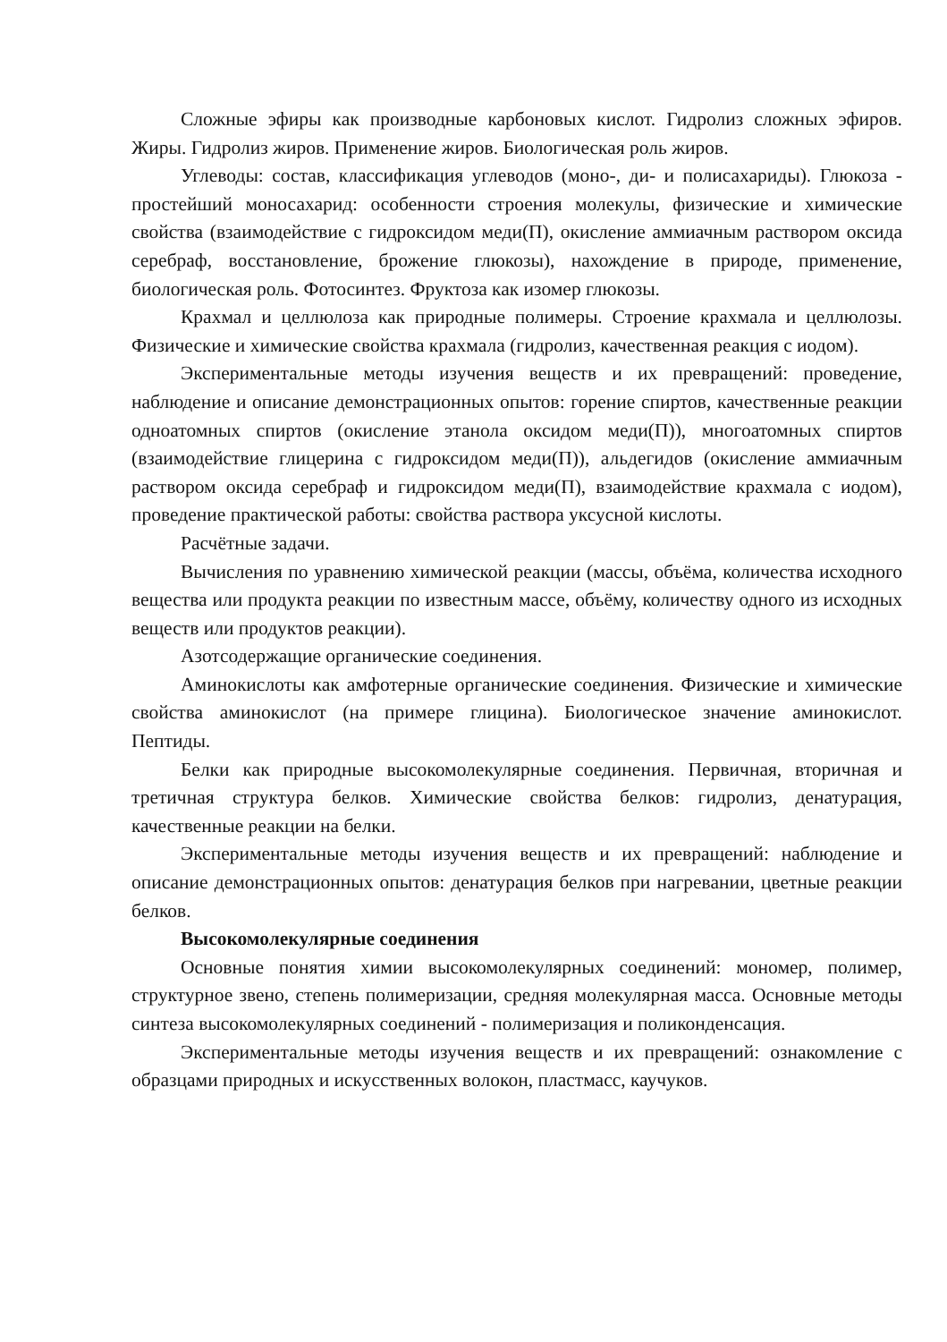Сложные эфиры как производные карбоновых кислот. Гидролиз сложных эфиров. Жиры. Гидролиз жиров. Применение жиров. Биологическая роль жиров.
Углеводы: состав, классификация углеводов (моно-, ди- и полисахариды). Глюкоза - простейший моносахарид: особенности строения молекулы, физические и химические свойства (взаимодействие с гидроксидом меди(П), окисление аммиачным раствором оксида серебраф, восстановление, брожение глюкозы), нахождение в природе, применение, биологическая роль. Фотосинтез. Фруктоза как изомер глюкозы.
Крахмал и целлюлоза как природные полимеры. Строение крахмала и целлюлозы. Физические и химические свойства крахмала (гидролиз, качественная реакция с иодом).
Экспериментальные методы изучения веществ и их превращений: проведение, наблюдение и описание демонстрационных опытов: горение спиртов, качественные реакции одноатомных спиртов (окисление этанола оксидом меди(П)), многоатомных спиртов (взаимодействие глицерина с гидроксидом меди(П)), альдегидов (окисление аммиачным раствором оксида серебраф и гидроксидом меди(П), взаимодействие крахмала с иодом), проведение практической работы: свойства раствора уксусной кислоты.
Расчётные задачи.
Вычисления по уравнению химической реакции (массы, объёма, количества исходного вещества или продукта реакции по известным массе, объёму, количеству одного из исходных веществ или продуктов реакции).
Азотсодержащие органические соединения.
Аминокислоты как амфотерные органические соединения. Физические и химические свойства аминокислот (на примере глицина). Биологическое значение аминокислот. Пептиды.
Белки как природные высокомолекулярные соединения. Первичная, вторичная и третичная структура белков. Химические свойства белков: гидролиз, денатурация, качественные реакции на белки.
Экспериментальные методы изучения веществ и их превращений: наблюдение и описание демонстрационных опытов: денатурация белков при нагревании, цветные реакции белков.
Высокомолекулярные соединения
Основные понятия химии высокомолекулярных соединений: мономер, полимер, структурное звено, степень полимеризации, средняя молекулярная масса. Основные методы синтеза высокомолекулярных соединений - полимеризация и поликонденсация.
Экспериментальные методы изучения веществ и их превращений: ознакомление с образцами природных и искусственных волокон, пластмасс, каучуков.